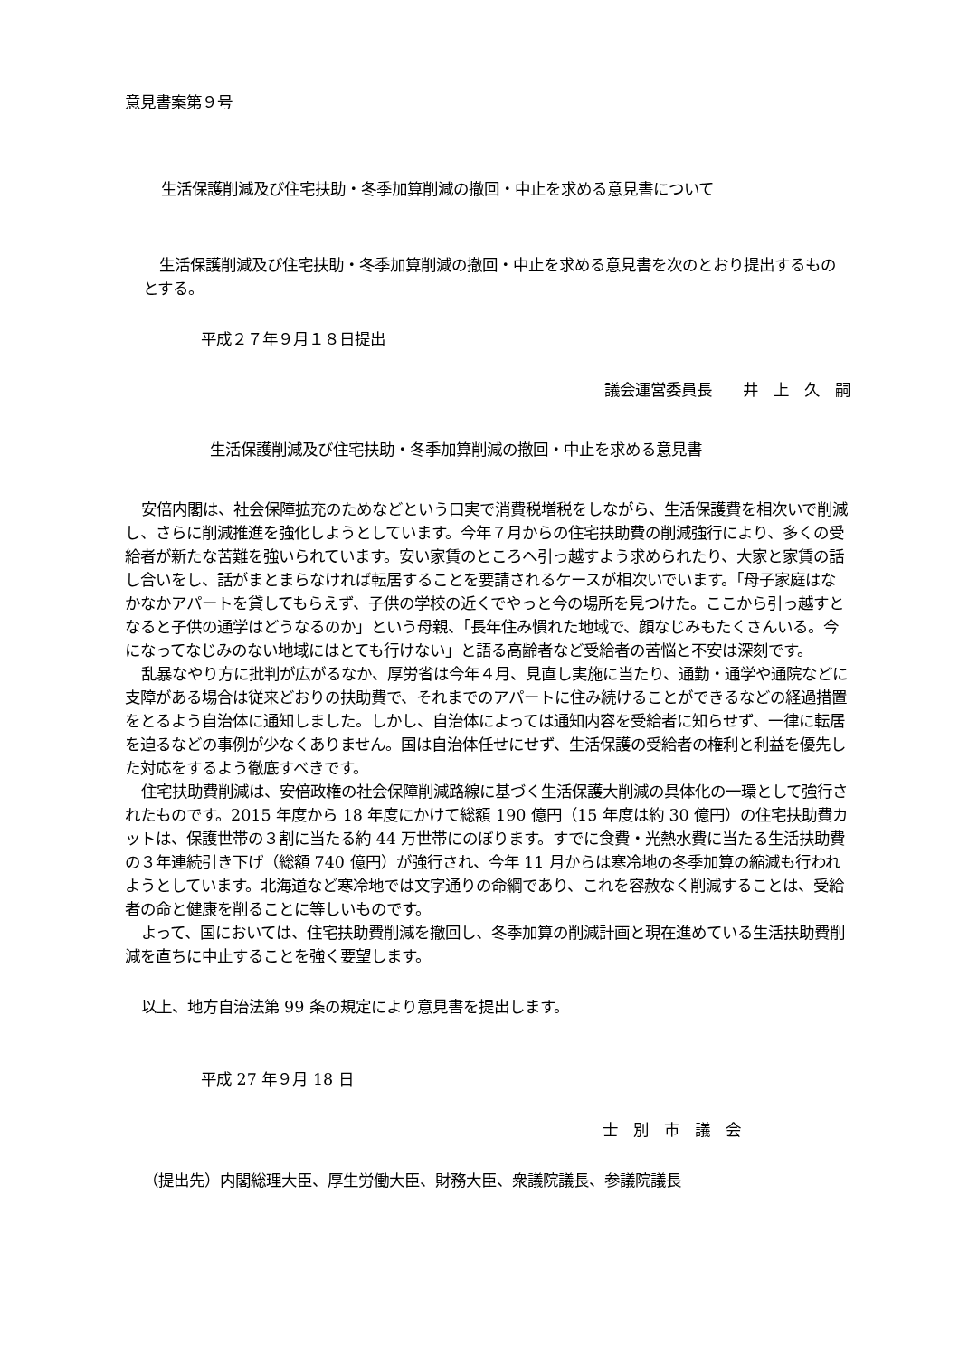意見書案第９号
生活保護削減及び住宅扶助・冬季加算削減の撤回・中止を求める意見書について
生活保護削減及び住宅扶助・冬季加算削減の撤回・中止を求める意見書を次のとおり提出するものとする。
平成２７年９月１８日提出
議会運営委員長　　井　上　久　嗣
生活保護削減及び住宅扶助・冬季加算削減の撤回・中止を求める意見書
安倍内閣は、社会保障拡充のためなどという口実で消費税増税をしながら、生活保護費を相次いで削減し、さらに削減推進を強化しようとしています。今年７月からの住宅扶助費の削減強行により、多くの受給者が新たな苦難を強いられています。安い家賃のところへ引っ越すよう求められたり、大家と家賃の話し合いをし、話がまとまらなければ転居することを要請されるケースが相次いでいます。「母子家庭はなかなかアパートを貸してもらえず、子供の学校の近くでやっと今の場所を見つけた。ここから引っ越すとなると子供の通学はどうなるのか」という母親、「長年住み慣れた地域で、顔なじみもたくさんいる。今になってなじみのない地域にはとても行けない」と語る高齢者など受給者の苦悩と不安は深刻です。
乱暴なやり方に批判が広がるなか、厚労省は今年４月、見直し実施に当たり、通勤・通学や通院などに支障がある場合は従来どおりの扶助費で、それまでのアパートに住み続けることができるなどの経過措置をとるよう自治体に通知しました。しかし、自治体によっては通知内容を受給者に知らせず、一律に転居を迫るなどの事例が少なくありません。国は自治体任せにせず、生活保護の受給者の権利と利益を優先した対応をするよう徹底すべきです。
住宅扶助費削減は、安倍政権の社会保障削減路線に基づく生活保護大削減の具体化の一環として強行されたものです。2015 年度から 18 年度にかけて総額 190 億円（15 年度は約 30 億円）の住宅扶助費カットは、保護世帯の３割に当たる約 44 万世帯にのぼります。すでに食費・光熱水費に当たる生活扶助費の３年連続引き下げ（総額 740 億円）が強行され、今年 11 月からは寒冷地の冬季加算の縮減も行われようとしています。北海道など寒冷地では文字通りの命綱であり、これを容赦なく削減することは、受給者の命と健康を削ることに等しいものです。
よって、国においては、住宅扶助費削減を撤回し、冬季加算の削減計画と現在進めている生活扶助費削減を直ちに中止することを強く要望します。
以上、地方自治法第 99 条の規定により意見書を提出します。
平成 27 年９月 18 日
士　別　市　議　会
（提出先）内閣総理大臣、厚生労働大臣、財務大臣、衆議院議長、参議院議長